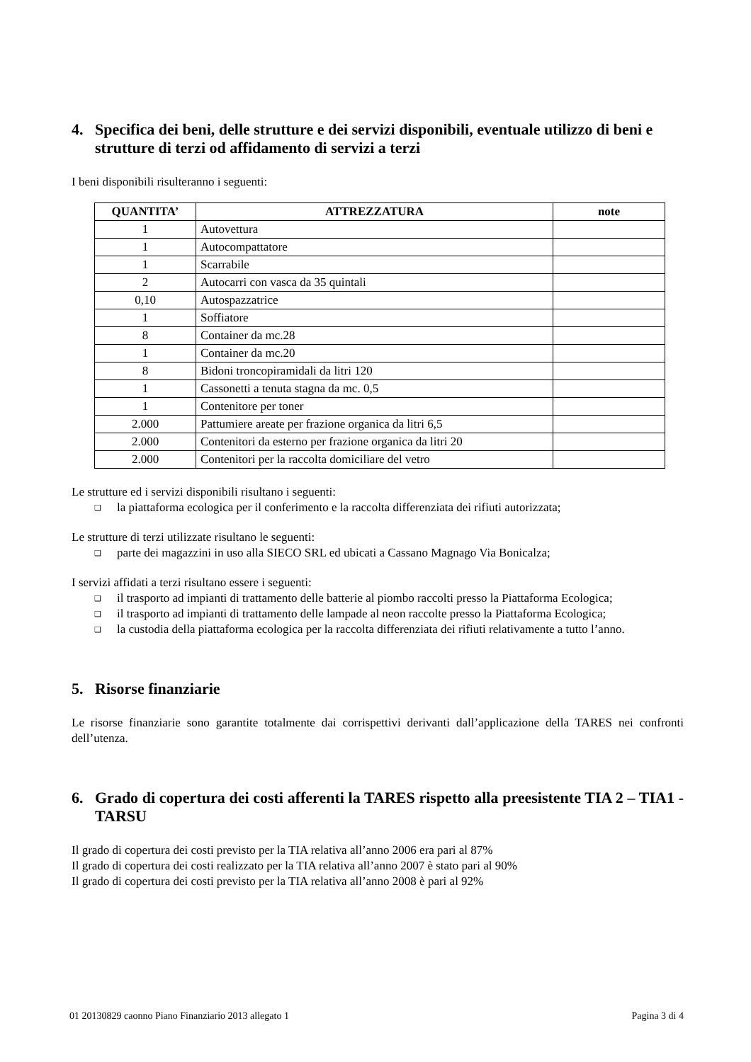4. Specifica dei beni, delle strutture e dei servizi disponibili, eventuale utilizzo di beni e strutture di terzi od affidamento di servizi a terzi
I beni disponibili risulteranno i seguenti:
| QUANTITA’ | ATTREZZATURA | note |
| --- | --- | --- |
| 1 | Autovettura | |
| 1 | Autocompattatore | |
| 1 | Scarrabile | |
| 2 | Autocarri con vasca da 35 quintali | |
| 0,10 | Autospazzatrice | |
| 1 | Soffiatore | |
| 8 | Container da mc.28 | |
| 1 | Container da mc.20 | |
| 8 | Bidoni troncopiramidali da litri 120 | |
| 1 | Cassonetti a tenuta stagna da mc. 0,5 | |
| 1 | Contenitore per toner | |
| 2.000 | Pattumiere areate per frazione organica da litri 6,5 | |
| 2.000 | Contenitori da esterno per frazione organica da litri 20 | |
| 2.000 | Contenitori per la raccolta domiciliare del vetro | |
Le strutture ed i servizi disponibili risultano i seguenti:
❑ la piattaforma ecologica per il conferimento e la raccolta differenziata dei rifiuti autorizzata;
Le strutture di terzi utilizzate risultano le seguenti:
❑ parte dei magazzini in uso alla SIECO SRL ed ubicati a Cassano Magnago Via Bonicalza;
I servizi affidati a terzi risultano essere i seguenti:
❑ il trasporto ad impianti di trattamento delle batterie al piombo raccolti presso la Piattaforma Ecologica;
❑ il trasporto ad impianti di trattamento delle lampade al neon raccolte presso la Piattaforma Ecologica;
❑ la custodia della piattaforma ecologica per la raccolta differenziata dei rifiuti relativamente a tutto l’anno.
5. Risorse finanziarie
Le risorse finanziarie sono garantite totalmente dai corrispettivi derivanti dall’applicazione della TARES nei confronti dell’utenza.
6. Grado di copertura dei costi afferenti la TARES rispetto alla preesistente TIA 2 – TIA1 - TARSU
Il grado di copertura dei costi previsto per la TIA relativa all’anno 2006 era pari al 87%
Il grado di copertura dei costi realizzato per la TIA relativa all’anno 2007 è stato pari al 90%
Il grado di copertura dei costi previsto per la TIA relativa all’anno 2008 è pari al 92%
01 20130829 caonno Piano Finanziario 2013 allegato 1 Pagina 3 di 4